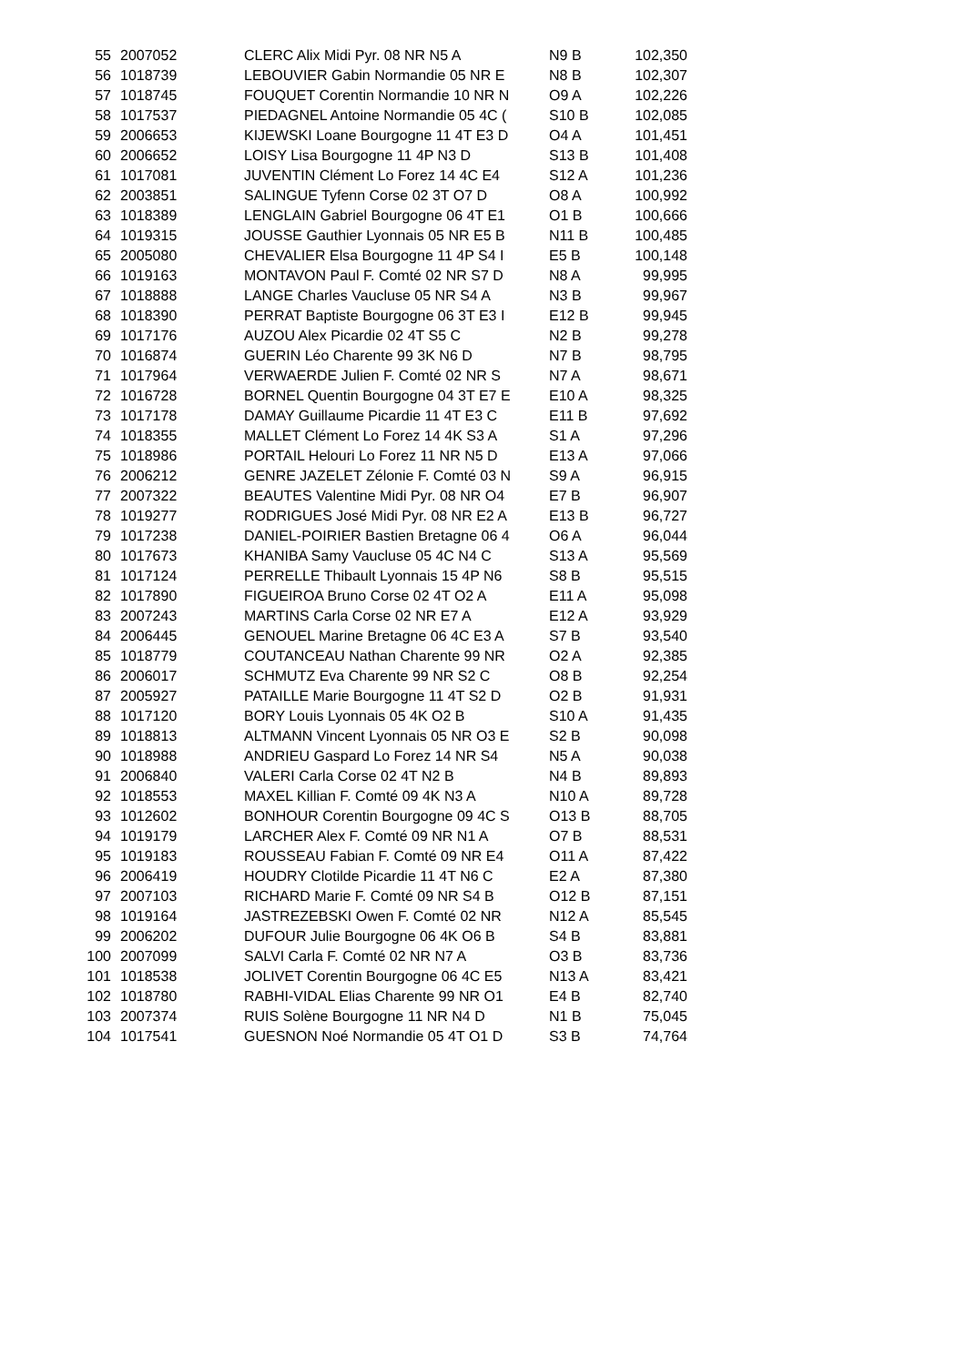| 55 | 2007052 | CLERC Alix Midi Pyr. 08 NR N5 A | N9 B | 102,350 |
| 56 | 1018739 | LEBOUVIER Gabin Normandie 05 NR E | N8 B | 102,307 |
| 57 | 1018745 | FOUQUET Corentin Normandie 10 NR N | O9 A | 102,226 |
| 58 | 1017537 | PIEDAGNEL Antoine Normandie 05 4C ( | S10 B | 102,085 |
| 59 | 2006653 | KIJEWSKI Loane Bourgogne 11 4T E3 D | O4 A | 101,451 |
| 60 | 2006652 | LOISY Lisa Bourgogne 11 4P N3 D | S13 B | 101,408 |
| 61 | 1017081 | JUVENTIN Clément Lo Forez 14 4C E4 | S12 A | 101,236 |
| 62 | 2003851 | SALINGUE Tyfenn Corse 02 3T O7 D | O8 A | 100,992 |
| 63 | 1018389 | LENGLAIN Gabriel Bourgogne 06 4T E1 | O1 B | 100,666 |
| 64 | 1019315 | JOUSSE Gauthier Lyonnais 05 NR E5 B | N11 B | 100,485 |
| 65 | 2005080 | CHEVALIER Elsa Bourgogne 11 4P S4 I | E5 B | 100,148 |
| 66 | 1019163 | MONTAVON Paul F. Comté 02 NR S7 D | N8 A | 99,995 |
| 67 | 1018888 | LANGE Charles Vaucluse 05 NR S4 A | N3 B | 99,967 |
| 68 | 1018390 | PERRAT Baptiste Bourgogne 06 3T E3 I | E12 B | 99,945 |
| 69 | 1017176 | AUZOU Alex Picardie 02 4T S5 C | N2 B | 99,278 |
| 70 | 1016874 | GUERIN Léo Charente 99 3K N6 D | N7 B | 98,795 |
| 71 | 1017964 | VERWAERDE Julien F. Comté 02 NR S | N7 A | 98,671 |
| 72 | 1016728 | BORNEL Quentin Bourgogne 04 3T E7 E | E10 A | 98,325 |
| 73 | 1017178 | DAMAY Guillaume Picardie 11 4T E3 C | E11 B | 97,692 |
| 74 | 1018355 | MALLET Clément Lo Forez 14 4K S3 A | S1 A | 97,296 |
| 75 | 1018986 | PORTAIL Helouri Lo Forez 11 NR N5 D | E13 A | 97,066 |
| 76 | 2006212 | GENRE JAZELET Zélonie F. Comté 03 N | S9 A | 96,915 |
| 77 | 2007322 | BEAUTES Valentine Midi Pyr. 08 NR O4 | E7 B | 96,907 |
| 78 | 1019277 | RODRIGUES José Midi Pyr. 08 NR E2 A | E13 B | 96,727 |
| 79 | 1017238 | DANIEL-POIRIER Bastien Bretagne 06 4 | O6 A | 96,044 |
| 80 | 1017673 | KHANIBA Samy Vaucluse 05 4C N4 C | S13 A | 95,569 |
| 81 | 1017124 | PERRELLE Thibault Lyonnais 15 4P N6 | S8 B | 95,515 |
| 82 | 1017890 | FIGUEIROA Bruno Corse 02 4T O2 A | E11 A | 95,098 |
| 83 | 2007243 | MARTINS Carla Corse 02 NR E7 A | E12 A | 93,929 |
| 84 | 2006445 | GENOUEL Marine Bretagne 06 4C E3 A | S7 B | 93,540 |
| 85 | 1018779 | COUTANCEAU Nathan Charente 99 NR | O2 A | 92,385 |
| 86 | 2006017 | SCHMUTZ Eva Charente 99 NR S2 C | O8 B | 92,254 |
| 87 | 2005927 | PATAILLE Marie Bourgogne 11 4T S2 D | O2 B | 91,931 |
| 88 | 1017120 | BORY Louis Lyonnais 05 4K O2 B | S10 A | 91,435 |
| 89 | 1018813 | ALTMANN Vincent Lyonnais 05 NR O3 E | S2 B | 90,098 |
| 90 | 1018988 | ANDRIEU Gaspard Lo Forez 14 NR S4 | N5 A | 90,038 |
| 91 | 2006840 | VALERI Carla Corse 02 4T N2 B | N4 B | 89,893 |
| 92 | 1018553 | MAXEL Killian F. Comté 09 4K N3 A | N10 A | 89,728 |
| 93 | 1012602 | BONHOUR Corentin Bourgogne 09 4C S | O13 B | 88,705 |
| 94 | 1019179 | LARCHER Alex F. Comté 09 NR N1 A | O7 B | 88,531 |
| 95 | 1019183 | ROUSSEAU Fabian F. Comté 09 NR E4 | O11 A | 87,422 |
| 96 | 2006419 | HOUDRY Clotilde Picardie 11 4T N6 C | E2 A | 87,380 |
| 97 | 2007103 | RICHARD Marie F. Comté 09 NR S4 B | O12 B | 87,151 |
| 98 | 1019164 | JASTREZEBSKI Owen F. Comté 02 NR | N12 A | 85,545 |
| 99 | 2006202 | DUFOUR Julie Bourgogne 06 4K O6 B | S4 B | 83,881 |
| 100 | 2007099 | SALVI Carla F. Comté 02 NR N7 A | O3 B | 83,736 |
| 101 | 1018538 | JOLIVET Corentin Bourgogne 06 4C E5 | N13 A | 83,421 |
| 102 | 1018780 | RABHI-VIDAL Elias Charente 99 NR O1 | E4 B | 82,740 |
| 103 | 2007374 | RUIS Solène Bourgogne 11 NR N4 D | N1 B | 75,045 |
| 104 | 1017541 | GUESNON Noé Normandie 05 4T O1 D | S3 B | 74,764 |